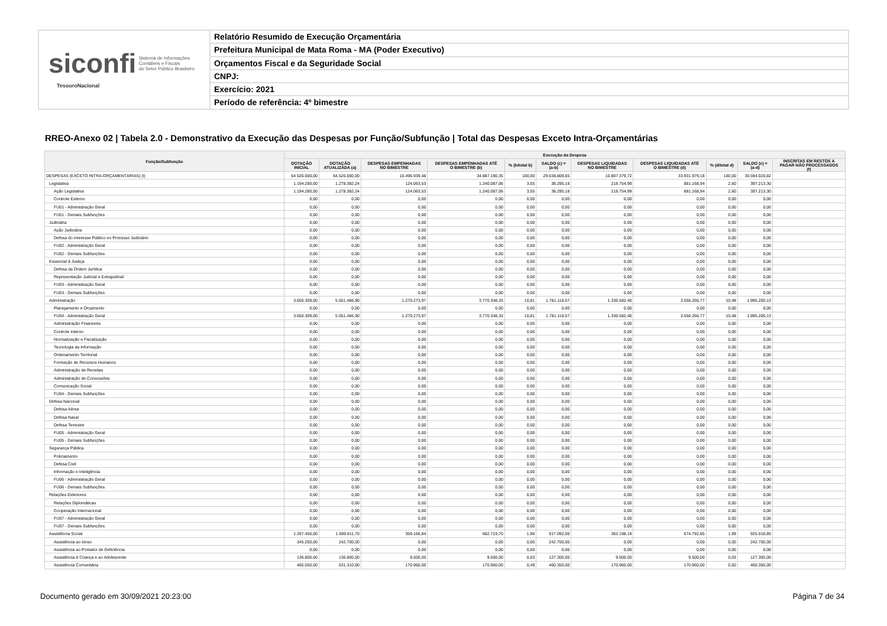siconfi Sistema de Informações
Contábeis e Fiscais
do Setor Público Brasileiro
TesouroNacional
Relatório Resumido de Execução Orçamentária
Prefeitura Municipal de Mata Roma - MA (Poder Executivo)
Orçamentos Fiscal e da Seguridade Social
CNPJ:
Exercício: 2021
Período de referência: 4º bimestre
RREO-Anexo 02 | Tabela 2.0 - Demonstrativo da Execução das Despesas por Função/Subfunção | Total das Despesas Exceto Intra-Orçamentárias
| Função/Subfunção | Execução da Despesa | | | | | | | | | | |
| --- | --- | --- | --- | --- | --- | --- | --- | --- | --- | --- | --- |
| | DOTAÇÃO INICIAL | DOTAÇÃO ATUALIZADA (a) | DESPESAS EMPENHADAS NO BIMESTRE | DESPESAS EMPENHADAS ATÉ O BIMESTRE (b) | % (b/total b) | SALDO (c) = (a-b) | DESPESAS LIQUIDADAS NO BIMESTRE | DESPESAS LIQUIDADAS ATÉ O BIMESTRE (d) | % (d/total d) | SALDO (e) = (a-d) | INSCRITAS EM RESTOS A PAGAR NÃO PROCESSADOS (f) |
| DESPESAS (EXCETO INTRA-ORÇAMENTÁRIAS) (I) | 64.526.000,00 | 64.526.000,00 | 10.496.939,48 | 34.887.190,35 | 100,00 | 29.638.809,65 | 10.807.379,72 | 33.931.979,18 | 100,00 | 30.594.020,82 | |
| Legislativa | 1.194.280,00 | 1.278.382,24 | 124.063,53 | 1.240.087,06 | 3,55 | 38.295,18 | 218.754,99 | 881.168,94 | 2,60 | 397.213,30 | |
| Ação Legislativa | 1.194.280,00 | 1.278.382,24 | 124.063,53 | 1.240.087,06 | 3,55 | 38.295,18 | 218.754,99 | 881.168,94 | 2,60 | 397.213,30 | |
| Controle Externo | 0,00 | 0,00 | 0,00 | 0,00 | 0,00 | 0,00 | 0,00 | 0,00 | 0,00 | 0,00 | |
| FU01 - Administração Geral | 0,00 | 0,00 | 0,00 | 0,00 | 0,00 | 0,00 | 0,00 | 0,00 | 0,00 | 0,00 | |
| FU01 - Demais Subfunções | 0,00 | 0,00 | 0,00 | 0,00 | 0,00 | 0,00 | 0,00 | 0,00 | 0,00 | 0,00 | |
| Judiciária | 0,00 | 0,00 | 0,00 | 0,00 | 0,00 | 0,00 | 0,00 | 0,00 | 0,00 | 0,00 | |
| Ação Judiciária | 0,00 | 0,00 | 0,00 | 0,00 | 0,00 | 0,00 | 0,00 | 0,00 | 0,00 | 0,00 | |
| Defesa do Interesse Público no Processo Judiciário | 0,00 | 0,00 | 0,00 | 0,00 | 0,00 | 0,00 | 0,00 | 0,00 | 0,00 | 0,00 | |
| FU02 - Administração Geral | 0,00 | 0,00 | 0,00 | 0,00 | 0,00 | 0,00 | 0,00 | 0,00 | 0,00 | 0,00 | |
| FU02 - Demais Subfunções | 0,00 | 0,00 | 0,00 | 0,00 | 0,00 | 0,00 | 0,00 | 0,00 | 0,00 | 0,00 | |
| Essencial à Justiça | 0,00 | 0,00 | 0,00 | 0,00 | 0,00 | 0,00 | 0,00 | 0,00 | 0,00 | 0,00 | |
| Defesa da Ordem Jurídica | 0,00 | 0,00 | 0,00 | 0,00 | 0,00 | 0,00 | 0,00 | 0,00 | 0,00 | 0,00 | |
| Representação Judicial e Extrajudicial | 0,00 | 0,00 | 0,00 | 0,00 | 0,00 | 0,00 | 0,00 | 0,00 | 0,00 | 0,00 | |
| FU03 - Administração Geral | 0,00 | 0,00 | 0,00 | 0,00 | 0,00 | 0,00 | 0,00 | 0,00 | 0,00 | 0,00 | |
| FU03 - Demais Subfunções | 0,00 | 0,00 | 0,00 | 0,00 | 0,00 | 0,00 | 0,00 | 0,00 | 0,00 | 0,00 | |
| Administração | 3.650.309,00 | 5.551.466,90 | 1.270.273,97 | 3.770.348,33 | 10,81 | 1.781.118,57 | 1.336.582,40 | 3.556.266,77 | 10,48 | 1.995.200,13 | |
| Planejamento e Orçamento | 0,00 | 0,00 | 0,00 | 0,00 | 0,00 | 0,00 | 0,00 | 0,00 | 0,00 | 0,00 | |
| FU04 - Administração Geral | 3.650.309,00 | 5.551.466,90 | 1.270.273,97 | 3.770.348,33 | 10,81 | 1.781.118,57 | 1.336.582,40 | 3.556.266,77 | 10,48 | 1.995.200,13 | |
| Administração Financeira | 0,00 | 0,00 | 0,00 | 0,00 | 0,00 | 0,00 | 0,00 | 0,00 | 0,00 | 0,00 | |
| Controle Interno | 0,00 | 0,00 | 0,00 | 0,00 | 0,00 | 0,00 | 0,00 | 0,00 | 0,00 | 0,00 | |
| Normatização e Fiscalização | 0,00 | 0,00 | 0,00 | 0,00 | 0,00 | 0,00 | 0,00 | 0,00 | 0,00 | 0,00 | |
| Tecnologia da Informação | 0,00 | 0,00 | 0,00 | 0,00 | 0,00 | 0,00 | 0,00 | 0,00 | 0,00 | 0,00 | |
| Ordenamento Territorial | 0,00 | 0,00 | 0,00 | 0,00 | 0,00 | 0,00 | 0,00 | 0,00 | 0,00 | 0,00 | |
| Formação de Recursos Humanos | 0,00 | 0,00 | 0,00 | 0,00 | 0,00 | 0,00 | 0,00 | 0,00 | 0,00 | 0,00 | |
| Administração de Receitas | 0,00 | 0,00 | 0,00 | 0,00 | 0,00 | 0,00 | 0,00 | 0,00 | 0,00 | 0,00 | |
| Administração de Concessões | 0,00 | 0,00 | 0,00 | 0,00 | 0,00 | 0,00 | 0,00 | 0,00 | 0,00 | 0,00 | |
| Comunicação Social | 0,00 | 0,00 | 0,00 | 0,00 | 0,00 | 0,00 | 0,00 | 0,00 | 0,00 | 0,00 | |
| FU04 - Demais Subfunções | 0,00 | 0,00 | 0,00 | 0,00 | 0,00 | 0,00 | 0,00 | 0,00 | 0,00 | 0,00 | |
| Defesa Nacional | 0,00 | 0,00 | 0,00 | 0,00 | 0,00 | 0,00 | 0,00 | 0,00 | 0,00 | 0,00 | |
| Defesa Aérea | 0,00 | 0,00 | 0,00 | 0,00 | 0,00 | 0,00 | 0,00 | 0,00 | 0,00 | 0,00 | |
| Defesa Naval | 0,00 | 0,00 | 0,00 | 0,00 | 0,00 | 0,00 | 0,00 | 0,00 | 0,00 | 0,00 | |
| Defesa Terrestre | 0,00 | 0,00 | 0,00 | 0,00 | 0,00 | 0,00 | 0,00 | 0,00 | 0,00 | 0,00 | |
| FU05 - Administração Geral | 0,00 | 0,00 | 0,00 | 0,00 | 0,00 | 0,00 | 0,00 | 0,00 | 0,00 | 0,00 | |
| FU05 - Demais Subfunções | 0,00 | 0,00 | 0,00 | 0,00 | 0,00 | 0,00 | 0,00 | 0,00 | 0,00 | 0,00 | |
| Segurança Pública | 0,00 | 0,00 | 0,00 | 0,00 | 0,00 | 0,00 | 0,00 | 0,00 | 0,00 | 0,00 | |
| Policiamento | 0,00 | 0,00 | 0,00 | 0,00 | 0,00 | 0,00 | 0,00 | 0,00 | 0,00 | 0,00 | |
| Defesa Civil | 0,00 | 0,00 | 0,00 | 0,00 | 0,00 | 0,00 | 0,00 | 0,00 | 0,00 | 0,00 | |
| Informação e Inteligência | 0,00 | 0,00 | 0,00 | 0,00 | 0,00 | 0,00 | 0,00 | 0,00 | 0,00 | 0,00 | |
| FU06 - Administração Geral | 0,00 | 0,00 | 0,00 | 0,00 | 0,00 | 0,00 | 0,00 | 0,00 | 0,00 | 0,00 | |
| FU06 - Demais Subfunções | 0,00 | 0,00 | 0,00 | 0,00 | 0,00 | 0,00 | 0,00 | 0,00 | 0,00 | 0,00 | |
| Relações Exteriores | 0,00 | 0,00 | 0,00 | 0,00 | 0,00 | 0,00 | 0,00 | 0,00 | 0,00 | 0,00 | |
| Relações Diplomáticas | 0,00 | 0,00 | 0,00 | 0,00 | 0,00 | 0,00 | 0,00 | 0,00 | 0,00 | 0,00 | |
| Cooperação Internacional | 0,00 | 0,00 | 0,00 | 0,00 | 0,00 | 0,00 | 0,00 | 0,00 | 0,00 | 0,00 | |
| FU07 - Administração Geral | 0,00 | 0,00 | 0,00 | 0,00 | 0,00 | 0,00 | 0,00 | 0,00 | 0,00 | 0,00 | |
| FU07 - Demais Subfunções | 0,00 | 0,00 | 0,00 | 0,00 | 0,00 | 0,00 | 0,00 | 0,00 | 0,00 | 0,00 | |
| Assistência Social | 1.297.450,00 | 1.599.811,70 | 359.166,84 | 682.719,70 | 1,96 | 917.092,00 | 362.198,19 | 674.792,85 | 1,99 | 925.018,85 | |
| Assistência ao Idoso | 345.200,00 | 242.700,00 | 0,00 | 0,00 | 0,00 | 242.700,00 | 0,00 | 0,00 | 0,00 | 242.700,00 | |
| Assistência ao Portador de Deficiência | 0,00 | 0,00 | 0,00 | 0,00 | 0,00 | 0,00 | 0,00 | 0,00 | 0,00 | 0,00 | |
| Assistência à Criança e ao Adolescente | 136.800,00 | 136.800,00 | 9.500,00 | 9.500,00 | 0,03 | 127.300,00 | 9.500,00 | 9.500,00 | 0,03 | 127.300,00 | |
| Assistência Comunitária | 465.050,00 | 631.310,00 | 170.960,00 | 170.960,00 | 0,49 | 460.350,00 | 170.960,00 | 170.960,00 | 0,50 | 460.350,00 | |
Documento gerado em 30/09/2021 20:23:00
Página 7 de 34